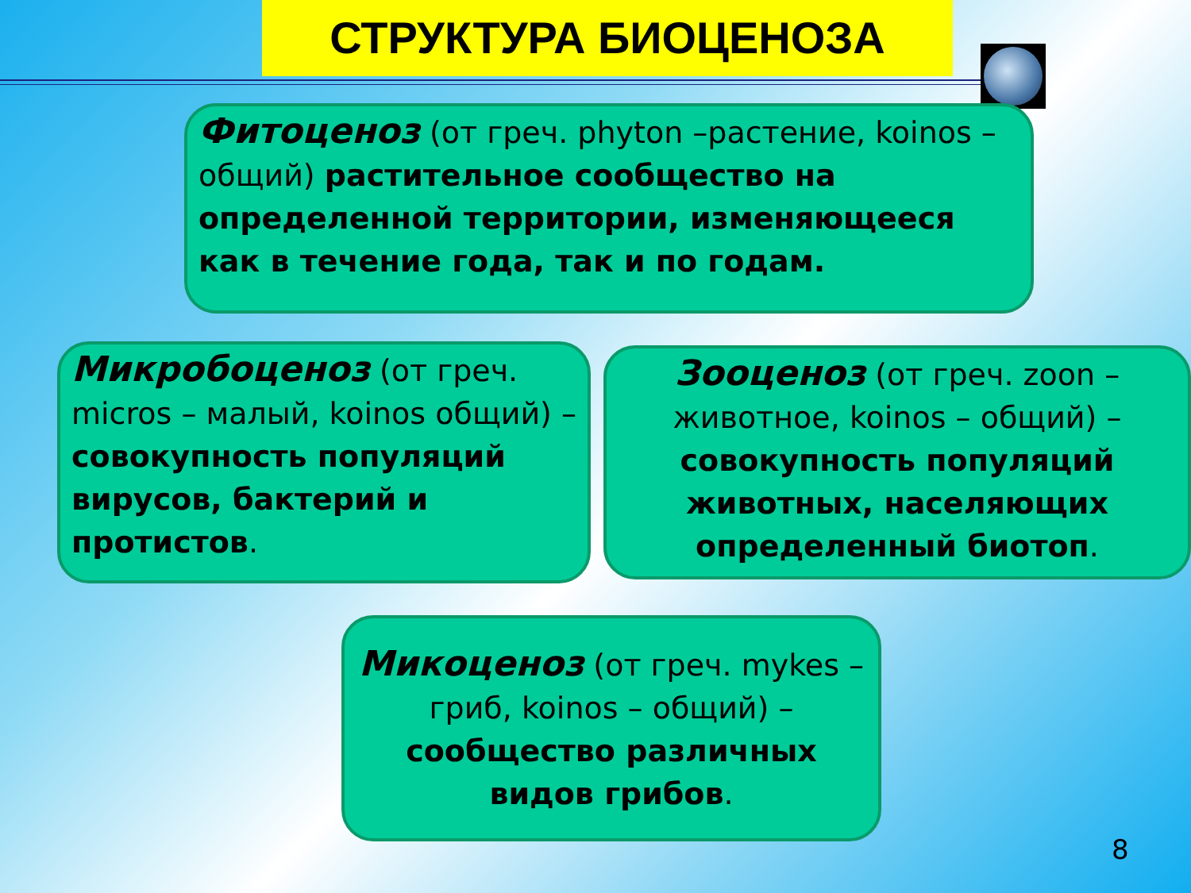СТРУКТУРА БИОЦЕНОЗА
Фитоценоз (от греч. phyton –растение, koinos – общий) растительное сообщество на определенной территории, изменяющееся как в течение года, так и по годам.
Микробоценоз (от греч. micros – малый, koinos общий) – совокупность популяций вирусов, бактерий и протистов.
Зооценоз (от греч. zoon – животное, koinos – общий) – совокупность популяций животных, населяющих определенный биотоп.
Микоценоз (от греч. mykes – гриб, koinos – общий) – сообщество различных видов грибов.
8